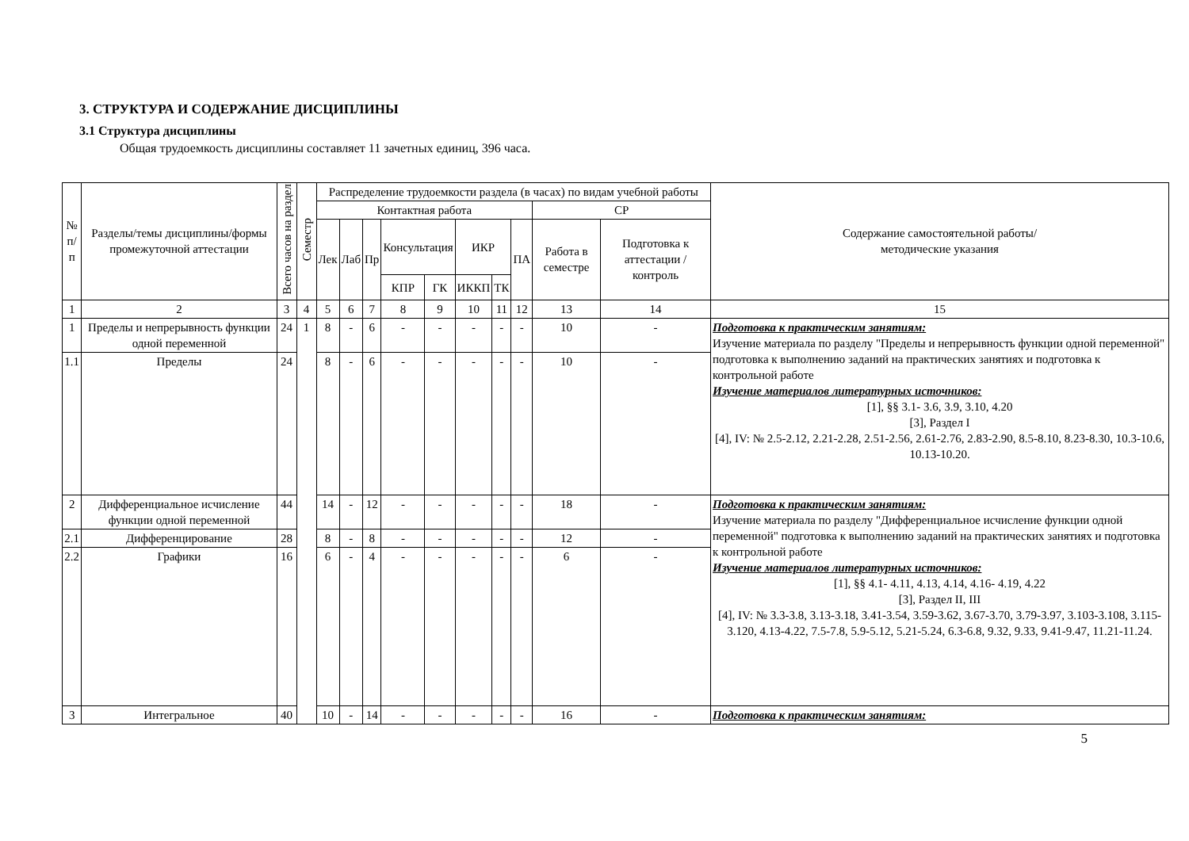3. СТРУКТУРА И СОДЕРЖАНИЕ ДИСЦИПЛИНЫ
3.1 Структура дисциплины
Общая трудоемкость дисциплины составляет 11 зачетных единиц, 396 часа.
| № п/п | Разделы/темы дисциплины/формы промежуточной аттестации | Всего часов на раздел | Семестр | Распределение трудоемкости раздела (в часах) по видам учебной работы | | | | | | | | | | Содержание самостоятельной работы/ методические указания |
| --- | --- | --- | --- | --- | --- | --- | --- | --- | --- | --- | --- | --- | --- | --- |
| | | | | Контактная работа | | | | | | | | СР | | |
| | | | | Лек | Лаб | Пр | Консультация | | ИКР | | ПА | Работа в семестре | Подготовка к аттестации /контроль | |
| | | | | | | | КПР | ГК | ИККП | ТК | | | | |
| 1 | 2 | 3 | 4 | 5 | 6 | 7 | 8 | 9 | 10 | 11 | 12 | 13 | 14 | 15 |
| 1 | Пределы и непрерывность функции одной переменной | 24 | 1 | 8 | - | 6 | - | - | - | - | - | 10 | - | Подготовка к практическим занятиям: Изучение материала по разделу "Пределы и непрерывность функции одной переменной" подготовка к выполнению заданий на практических занятиях и подготовка к контрольной работе Изучение материалов литературных источников: [1], §§ 3.1- 3.6, 3.9, 3.10, 4.20 [3], Раздел I [4], IV: № 2.5-2.12, 2.21-2.28, 2.51-2.56, 2.61-2.76, 2.83-2.90, 8.5-8.10, 8.23-8.30, 10.3-10.6, 10.13-10.20. |
| 1.1 | Пределы | 24 | | 8 | - | 6 | - | - | - | - | - | 10 | - | |
| 2 | Дифференциальное исчисление функции одной переменной | 44 | | 14 | - | 12 | - | - | - | - | - | 18 | - | Подготовка к практическим занятиям: Изучение материала по разделу "Дифференциальное исчисление функции одной переменной" подготовка к выполнению заданий на практических занятиях и подготовка к контрольной работе Изучение материалов литературных источников: [1], §§ 4.1- 4.11, 4.13, 4.14, 4.16- 4.19, 4.22 [3], Раздел II, III [4], IV: № 3.3-3.8, 3.13-3.18, 3.41-3.54, 3.59-3.62, 3.67-3.70, 3.79-3.97, 3.103-3.108, 3.115-3.120, 4.13-4.22, 7.5-7.8, 5.9-5.12, 5.21-5.24, 6.3-6.8, 9.32, 9.33, 9.41-9.47, 11.21-11.24. |
| 2.1 | Дифференцирование | 28 | | 8 | - | 8 | - | - | - | - | - | 12 | - | |
| 2.2 | Графики | 16 | | 6 | - | 4 | - | - | - | - | - | 6 | - | |
| 3 | Интегральное | 40 | | 10 | - | 14 | - | - | - | - | - | 16 | - | Подготовка к практическим занятиям: |
5